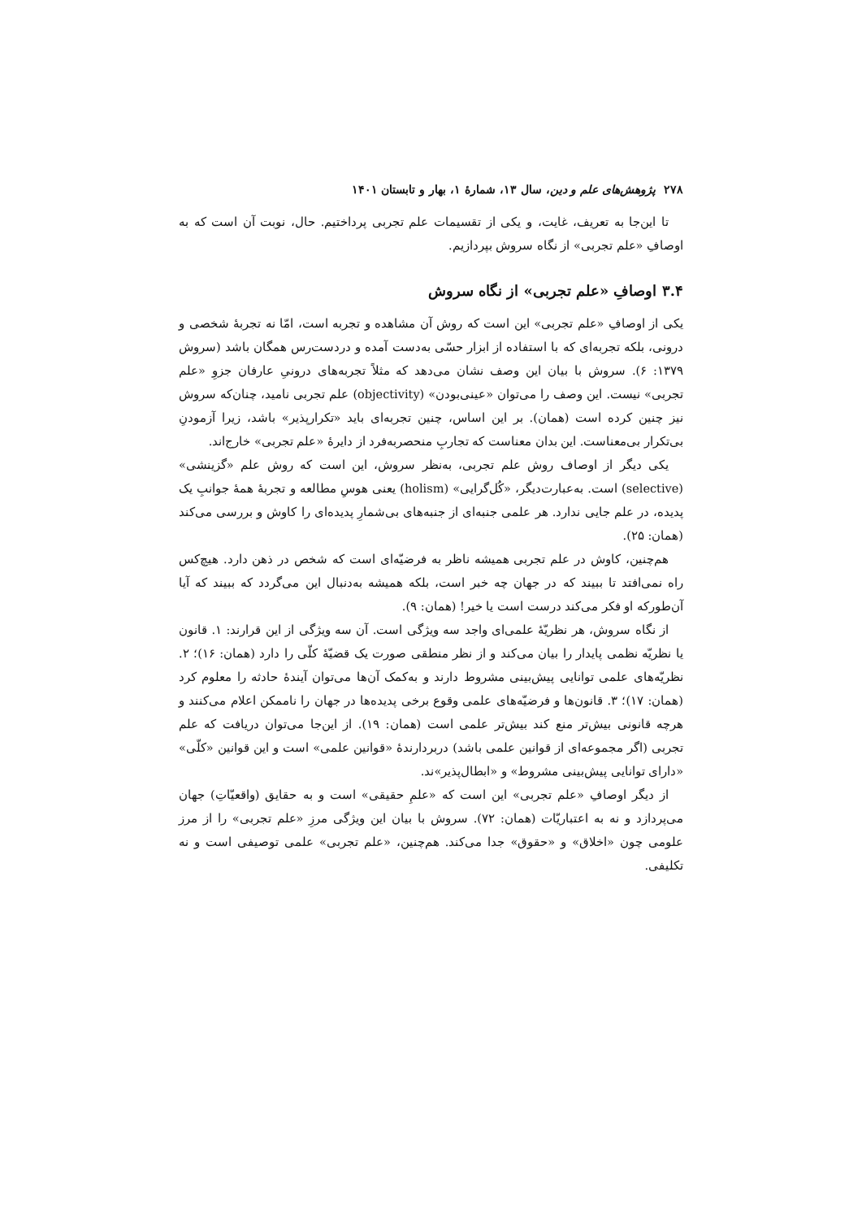۲۷۸ پژوهش‌های علم و دین، سال ۱۳، شمارهٔ ۱، بهار و تابستان ۱۴۰۱
تا این‌جا به تعریف، غایت، و یکی از تقسیمات علم تجربی پرداختیم. حال، نوبت آن است که به اوصافِ «علم تجربی» از نگاه سروش بپردازیم.
۳.۴ اوصافِ «علم تجربی» از نگاه سروش
یکی از اوصافِ «علم تجربی» این است که روش آن مشاهده و تجربه است، امّا نه تجربهٔ شخصی و درونی، بلکه تجربه‌ای که با استفاده از ابزار حسّی به‌دست آمده و دردست‌رس همگان باشد (سروش ۱۳۷۹: ۶). سروش با بیان این وصف نشان می‌دهد که مثلاً تجربه‌های درونیِ عارفان جزوِ «علم تجربی» نیست. این وصف را می‌توان «عینی‌بودن» (objectivity) علم تجربی نامید، چنان‌که سروش نیز چنین کرده است (همان). بر این اساس، چنین تجربه‌ای باید «تکرارپذیر» باشد، زیرا آزمودنِ بی‌تکرار بی‌معناست. این بدان معناست که تجاربِ منحصربه‌فرد از دایرهٔ «علم تجربی» خارج‌اند.
یکی دیگر از اوصاف روش علم تجربی، به‌نظر سروش، این است که روش علم «گزینشی» (selective) است. به‌عبارت‌دیگر، «کُل‌گرایی» (holism) یعنی هوسِ مطالعه و تجربهٔ همهٔ جوانبِ یک پدیده، در علم جایی ندارد. هر علمی جنبه‌ای از جنبه‌های بی‌شمارِ پدیده‌ای را کاوش و بررسی می‌کند (همان: ۲۵).
هم‌چنین، کاوش در علم تجربی همیشه ناظر به فرضیّه‌ای است که شخص در ذهن دارد. هیچ‌کس راه نمی‌افتد تا ببیند که در جهان چه خبر است، بلکه همیشه به‌دنبال این می‌گردد که ببیند که آیا آن‌طورکه او فکر می‌کند درست است یا خیر! (همان: ۹).
از نگاه سروش، هر نظریّهٔ علمی‌ای واجد سه ویژگی است. آن سه ویژگی از این قرارند: ۱. قانون یا نظریّه نظمی پایدار را بیان می‌کند و از نظر منطقی صورت یک قضیّهٔ کلّی را دارد (همان: ۱۶)؛ ۲. نظریّه‌های علمی توانایی پیش‌بینی مشروط دارند و به‌کمک آن‌ها می‌توان آیندهٔ حادثه را معلوم کرد (همان: ۱۷)؛ ۳. قانون‌ها و فرضیّه‌های علمی وقوع برخی پدیده‌ها در جهان را ناممکن اعلام می‌کنند و هرچه قانونی بیش‌تر منع کند بیش‌تر علمی است (همان: ۱۹). از این‌جا می‌توان دریافت که علم تجربی (اگر مجموعه‌ای از قوانین علمی باشد) دربردارندهٔ «قوانین علمی» است و این قوانین «کلّی» «دارای توانایی پیش‌بینی مشروط» و «ابطال‌پذیر»ند.
از دیگر اوصافِ «علم تجربی» این است که «علمِ حقیقی» است و به حقایق (واقعیّاتِ) جهان می‌پردازد و نه به اعتباریّات (همان: ۷۲). سروش با بیان این ویژگی مرزِ «علم تجربی» را از مرز علومی چون «اخلاق» و «حقوق» جدا می‌کند. هم‌چنین، «علم تجربی» علمی توصیفی است و نه تکلیفی.